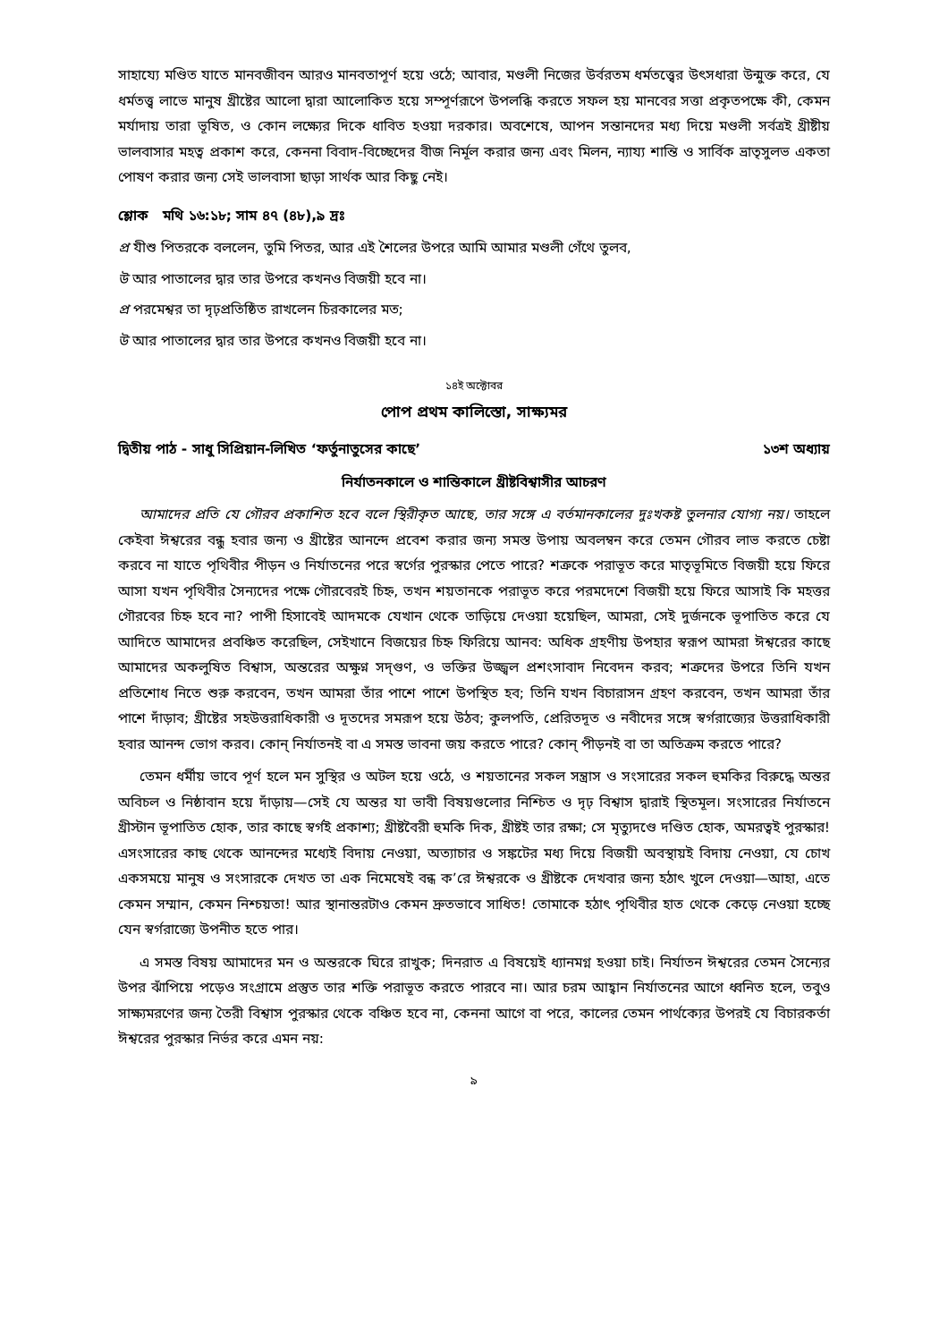সাহায্যে মণ্ডিত যাতে মানবজীবন আরও মানবতাপূর্ণ হয়ে ওঠে; আবার, মণ্ডলী নিজের উর্বরতম ধর্মতত্ত্বের উৎসধারা উন্মুক্ত করে, যে ধর্মতত্ত্ব লাভে মানুষ খ্রীষ্টের আলো দ্বারা আলোকিত হয়ে সম্পূর্ণরূপে উপলব্ধি করতে সফল হয় মানবের সত্তা প্রকৃতপক্ষে কী, কেমন মর্যাদায় তারা ভূষিত, ও কোন লক্ষ্যের দিকে ধাবিত হওয়া দরকার। অবশেষে, আপন সন্তানদের মধ্য দিয়ে মণ্ডলী সর্বত্রই খ্রীষ্টীয় ভালবাসার মহত্ব প্রকাশ করে, কেননা বিবাদ-বিচ্ছেদের বীজ নির্মূল করার জন্য এবং মিলন, ন্যায্য শান্তি ও সার্বিক ভ্রাতৃসুলভ একতা পোষণ করার জন্য সেই ভালবাসা ছাড়া সার্থক আর কিছু নেই।
শ্লোক মথি ১৬:১৮; সাম ৪৭ (৪৮),৯ দ্রঃ
প্র যীশু পিতরকে বললেন, তুমি পিতর, আর এই শৈলের উপরে আমি আমার মণ্ডলী গেঁথে তুলব,
উ আর পাতালের দ্বার তার উপরে কখনও বিজয়ী হবে না।
প্র পরমেশ্বর তা দৃঢ়প্রতিষ্ঠিত রাখলেন চিরকালের মত;
উ আর পাতালের দ্বার তার উপরে কখনও বিজয়ী হবে না।
১৪ই অক্টোবর
পোপ প্রথম কালিস্তো, সাক্ষ্যমর
দ্বিতীয় পাঠ - সাধু সিপ্রিয়ান-লিখিত ‘ফর্তুনাতুসের কাছে’ ১৩শ অধ্যায়
নির্যাতনকালে ও শান্তিকালে খ্রীষ্টবিশ্বাসীর আচরণ
আমাদের প্রতি যে গৌরব প্রকাশিত হবে বলে স্থিরীকৃত আছে, তার সঙ্গে এ বর্তমানকালের দুঃখকষ্ট তুলনার যোগ্য নয়। তাহলে কেইবা ঈশ্বরের বন্ধু হবার জন্য ও খ্রীষ্টের আনন্দে প্রবেশ করার জন্য সমস্ত উপায় অবলম্বন করে তেমন গৌরব লাভ করতে চেষ্টা করবে না যাতে পৃথিবীর পীড়ন ও নির্যাতনের পরে স্বর্গের পুরস্কার পেতে পারে? শত্রুকে পরাভূত করে মাতৃভূমিতে বিজয়ী হয়ে ফিরে আসা যখন পৃথিবীর সৈন্যদের পক্ষে গৌরবেরই চিহ্ন, তখন শয়তানকে পরাভূত করে পরমদেশে বিজয়ী হয়ে ফিরে আসাই কি মহত্তর গৌরবের চিহ্ন হবে না? পাপী হিসাবেই আদমকে যেখান থেকে তাড়িয়ে দেওয়া হয়েছিল, আমরা, সেই দুর্জনকে ভূপাতিত করে যে আদিতে আমাদের প্রবঞ্চিত করেছিল, সেইখানে বিজয়ের চিহ্ন ফিরিয়ে আনব: অধিক গ্রহণীয় উপহার স্বরূপ আমরা ঈশ্বরের কাছে আমাদের অকলুষিত বিশ্বাস, অন্তরের অক্ষুণ্ন সদ্‌গুণ, ও ভক্তির উজ্জ্বল প্রশংসাবাদ নিবেদন করব; শত্রুদের উপরে তিনি যখন প্রতিশোধ নিতে শুরু করবেন, তখন আমরা তাঁর পাশে পাশে উপস্থিত হব; তিনি যখন বিচারাসন গ্রহণ করবেন, তখন আমরা তাঁর পাশে দাঁড়াব; খ্রীষ্টের সহউত্তরাধিকারী ও দূতদের সমরূপ হয়ে উঠব; কুলপতি, প্রেরিতদূত ও নবীদের সঙ্গে স্বর্গরাজ্যের উত্তরাধিকারী হবার আনন্দ ভোগ করব। কোন্ নির্যাতনই বা এ সমস্ত ভাবনা জয় করতে পারে? কোন্ পীড়নই বা তা অতিক্রম করতে পারে?
তেমন ধর্মীয় ভাবে পূর্ণ হলে মন সুস্থির ও অটল হয়ে ওঠে, ও শয়তানের সকল সন্ত্রাস ও সংসারের সকল হুমকির বিরুদ্ধে অন্তর অবিচল ও নিষ্ঠাবান হয়ে দাঁড়ায়—সেই যে অন্তর যা ভাবী বিষয়গুলোর নিশ্চিত ও দৃঢ় বিশ্বাস দ্বারাই স্থিতমূল। সংসারের নির্যাতনে খ্রীস্টান ভূপাতিত হোক, তার কাছে স্বর্গই প্রকাশ্য; খ্রীষ্টবৈরী হুমকি দিক, খ্রীষ্টই তার রক্ষা; সে মৃত্যুদণ্ডে দণ্ডিত হোক, অমরত্বই পুরস্কার! এসংসারের কাছ থেকে আনন্দের মধ্যেই বিদায় নেওয়া, অত্যাচার ও সঙ্কটের মধ্য দিয়ে বিজয়ী অবস্থায়ই বিদায় নেওয়া, যে চোখ একসময়ে মানুষ ও সংসারকে দেখত তা এক নিমেষেই বন্ধ ক’রে ঈশ্বরকে ও খ্রীষ্টকে দেখবার জন্য হঠাৎ খুলে দেওয়া—আহা, এতে কেমন সম্মান, কেমন নিশ্চয়তা! আর স্থানান্তরটাও কেমন দ্রুতভাবে সাধিত! তোমাকে হঠাৎ পৃথিবীর হাত থেকে কেড়ে নেওয়া হচ্ছে যেন স্বর্গরাজ্যে উপনীত হতে পার।
এ সমস্ত বিষয় আমাদের মন ও অন্তরকে ঘিরে রাখুক; দিনরাত এ বিষয়েই ধ্যানমগ্ন হওয়া চাই। নির্যাতন ঈশ্বরের তেমন সৈন্যের উপর ঝাঁপিয়ে পড়েও সংগ্রামে প্রস্তুত তার শক্তি পরাভূত করতে পারবে না। আর চরম আহ্বান নির্যাতনের আগে ধ্বনিত হলে, তবুও সাক্ষ্যমরণের জন্য তৈরী বিশ্বাস পুরস্কার থেকে বঞ্চিত হবে না, কেননা আগে বা পরে, কালের তেমন পার্থক্যের উপরই যে বিচারকর্তা ঈশ্বরের পুরস্কার নির্ভর করে এমন নয়:
৯